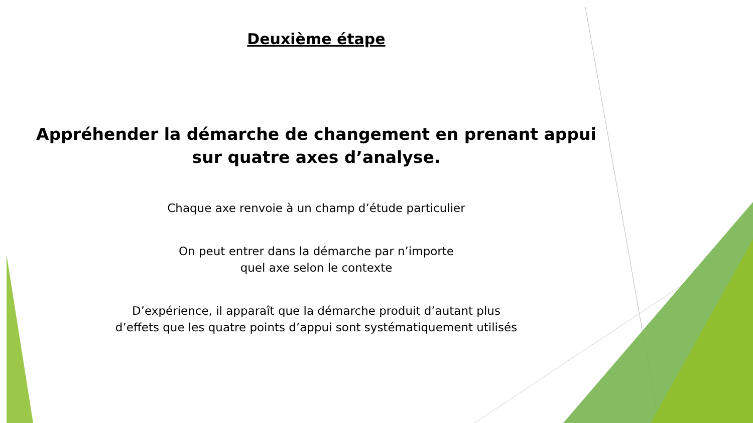Deuxième étape
Appréhender la démarche de changement en prenant appui
sur quatre axes d’analyse.
Chaque axe renvoie à un champ d’étude particulier
On peut entrer dans la démarche par n’importe
quel axe selon le contexte
D’expérience, il apparaît que la démarche produit d’autant plus
d’effets que les quatre points d’appui sont systématiquement utilisés